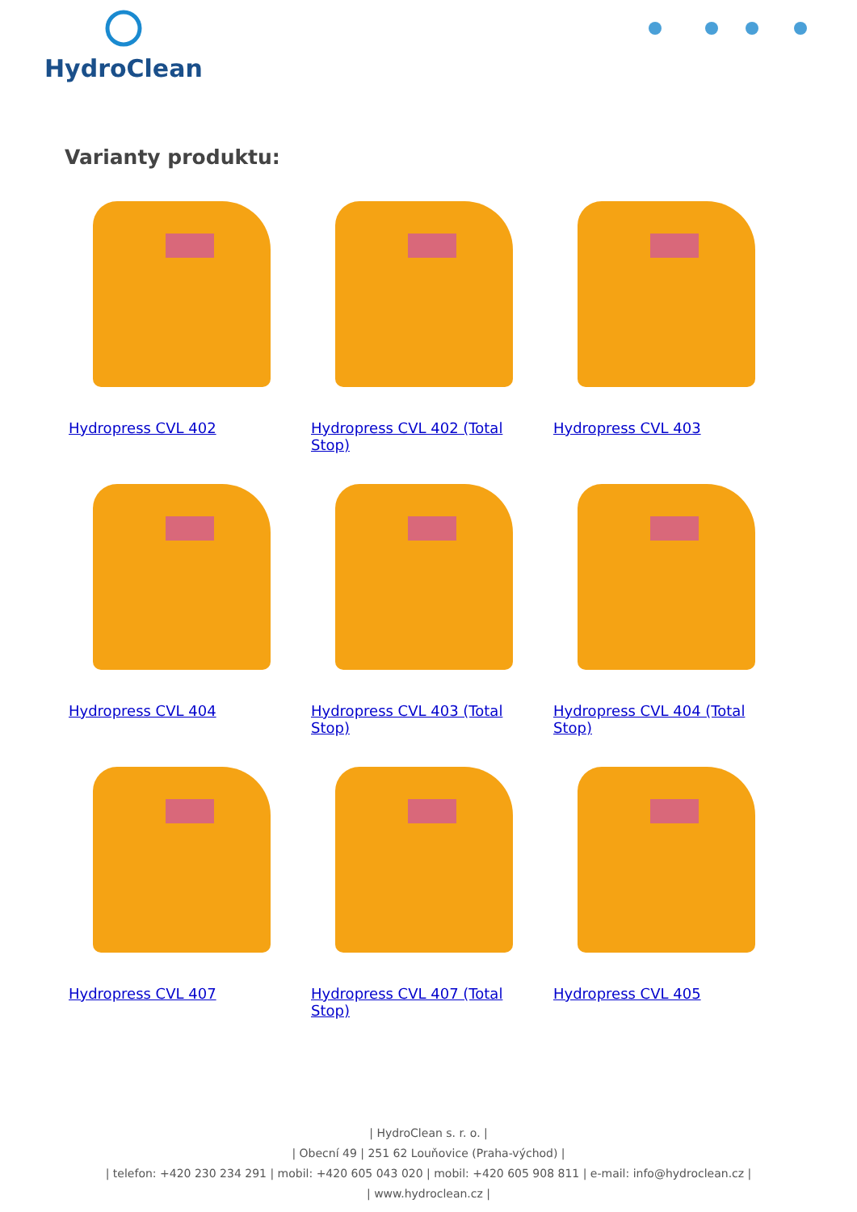HydroClean
Varianty produktu:
Hydropress CVL 402
Hydropress CVL 402 (Total Stop)
Hydropress CVL 403
Hydropress CVL 404
Hydropress CVL 403 (Total Stop)
Hydropress CVL 404 (Total Stop)
Hydropress CVL 407
Hydropress CVL 407 (Total Stop)
Hydropress CVL 405
| HydroClean s. r. o. |
| Obecní 49 | 251 62 Louňovice (Praha-východ) |
| telefon: +420 230 234 291 | mobil: +420 605 043 020 | mobil: +420 605 908 811 | e-mail: info@hydroclean.cz |
| www.hydroclean.cz |